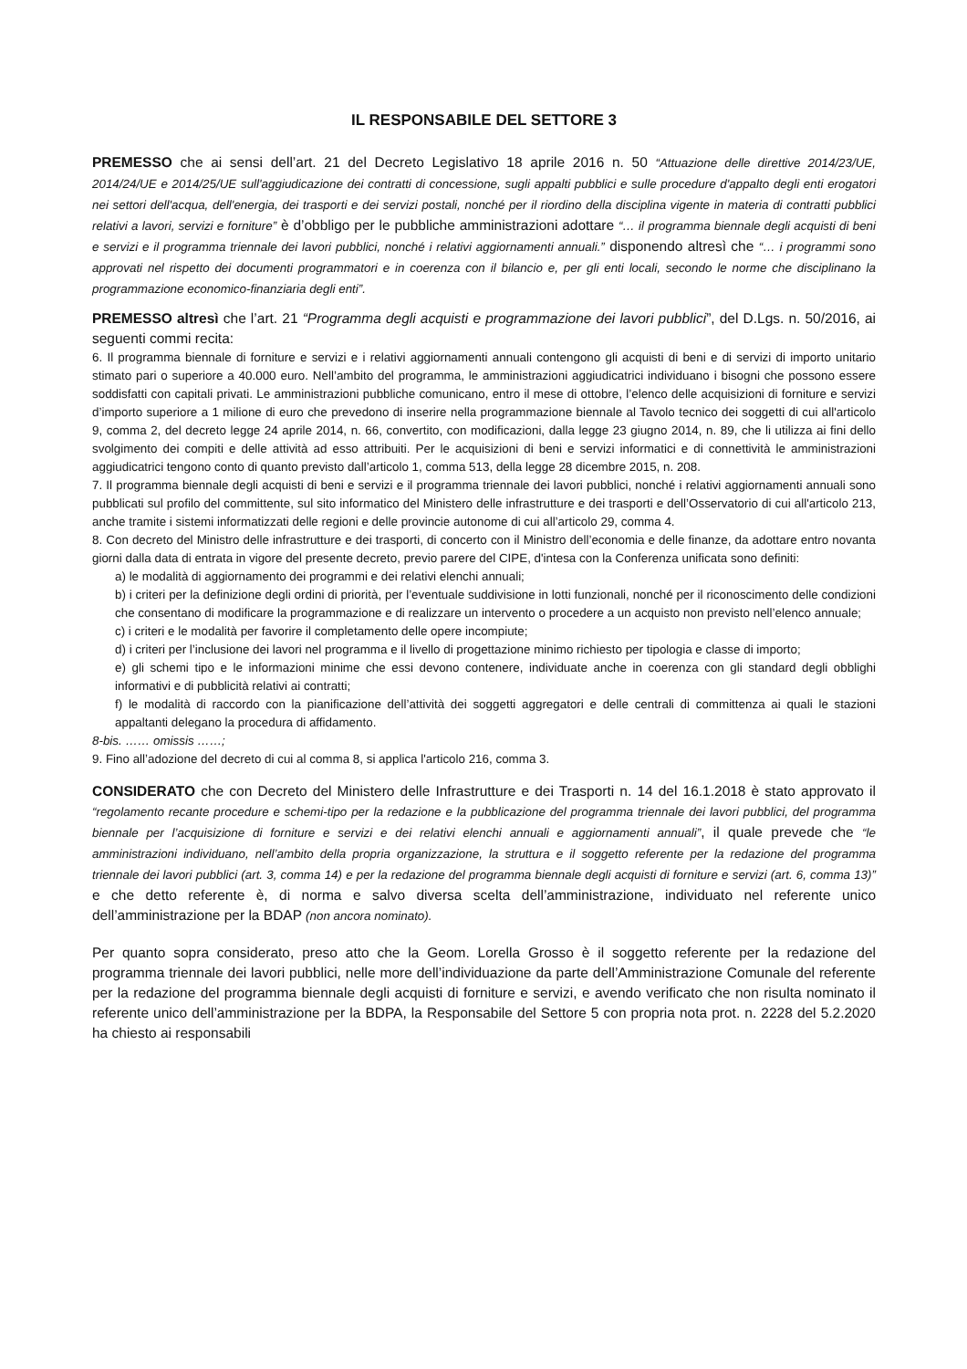IL RESPONSABILE DEL SETTORE 3
PREMESSO che ai sensi dell’art. 21 del Decreto Legislativo 18 aprile 2016 n. 50 “Attuazione delle direttive 2014/23/UE, 2014/24/UE e 2014/25/UE sull'aggiudicazione dei contratti di concessione, sugli appalti pubblici e sulle procedure d'appalto degli enti erogatori nei settori dell'acqua, dell'energia, dei trasporti e dei servizi postali, nonché per il riordino della disciplina vigente in materia di contratti pubblici relativi a lavori, servizi e forniture” è d’obbligo per le pubbliche amministrazioni adottare “… il programma biennale degli acquisti di beni e servizi e il programma triennale dei lavori pubblici, nonché i relativi aggiornamenti annuali.” disponendo altresì che “… i programmi sono approvati nel rispetto dei documenti programmatori e in coerenza con il bilancio e, per gli enti locali, secondo le norme che disciplinano la programmazione economico-finanziaria degli enti”.
PREMESSO altresì che l’art. 21 “Programma degli acquisti e programmazione dei lavori pubblici”, del D.Lgs. n. 50/2016, ai seguenti commi recita:
6. Il programma biennale di forniture e servizi e i relativi aggiornamenti annuali contengono gli acquisti di beni e di servizi di importo unitario stimato pari o superiore a 40.000 euro. Nell’ambito del programma, le amministrazioni aggiudicatrici individuano i bisogni che possono essere soddisfatti con capitali privati. Le amministrazioni pubbliche comunicano, entro il mese di ottobre, l’elenco delle acquisizioni di forniture e servizi d’importo superiore a 1 milione di euro che prevedono di inserire nella programmazione biennale al Tavolo tecnico dei soggetti di cui all'articolo 9, comma 2, del decreto legge 24 aprile 2014, n. 66, convertito, con modificazioni, dalla legge 23 giugno 2014, n. 89, che li utilizza ai fini dello svolgimento dei compiti e delle attività ad esso attribuiti. Per le acquisizioni di beni e servizi informatici e di connettività le amministrazioni aggiudicatrici tengono conto di quanto previsto dall’articolo 1, comma 513, della legge 28 dicembre 2015, n. 208.
7. Il programma biennale degli acquisti di beni e servizi e il programma triennale dei lavori pubblici, nonché i relativi aggiornamenti annuali sono pubblicati sul profilo del committente, sul sito informatico del Ministero delle infrastrutture e dei trasporti e dell’Osservatorio di cui all'articolo 213, anche tramite i sistemi informatizzati delle regioni e delle provincie autonome di cui all’articolo 29, comma 4.
8. Con decreto del Ministro delle infrastrutture e dei trasporti, di concerto con il Ministro dell’economia e delle finanze, da adottare entro novanta giorni dalla data di entrata in vigore del presente decreto, previo parere del CIPE, d'intesa con la Conferenza unificata sono definiti:
a) le modalità di aggiornamento dei programmi e dei relativi elenchi annuali;
b) i criteri per la definizione degli ordini di priorità, per l’eventuale suddivisione in lotti funzionali, nonché per il riconoscimento delle condizioni che consentano di modificare la programmazione e di realizzare un intervento o procedere a un acquisto non previsto nell’elenco annuale;
c) i criteri e le modalità per favorire il completamento delle opere incompiute;
d) i criteri per l’inclusione dei lavori nel programma e il livello di progettazione minimo richiesto per tipologia e classe di importo;
e) gli schemi tipo e le informazioni minime che essi devono contenere, individuate anche in coerenza con gli standard degli obblighi informativi e di pubblicità relativi ai contratti;
f) le modalità di raccordo con la pianificazione dell’attività dei soggetti aggregatori e delle centrali di committenza ai quali le stazioni appaltanti delegano la procedura di affidamento.
8-bis. …… omissis ……;
9. Fino all’adozione del decreto di cui al comma 8, si applica l'articolo 216, comma 3.
CONSIDERATO che con Decreto del Ministero delle Infrastrutture e dei Trasporti n. 14 del 16.1.2018 è stato approvato il “regolamento recante procedure e schemi-tipo per la redazione e la pubblicazione del programma triennale dei lavori pubblici, del programma biennale per l’acquisizione di forniture e servizi e dei relativi elenchi annuali e aggiornamenti annuali”, il quale prevede che “le amministrazioni individuano, nell’ambito della propria organizzazione, la struttura e il soggetto referente per la redazione del programma triennale dei lavori pubblici (art. 3, comma 14) e per la redazione del programma biennale degli acquisti di forniture e servizi (art. 6, comma 13)” e che detto referente è, di norma e salvo diversa scelta dell’amministrazione, individuato nel referente unico dell’amministrazione per la BDAP (non ancora nominato).
Per quanto sopra considerato, preso atto che la Geom. Lorella Grosso è il soggetto referente per la redazione del programma triennale dei lavori pubblici, nelle more dell’individuazione da parte dell’Amministrazione Comunale del referente per la redazione del programma biennale degli acquisti di forniture e servizi, e avendo verificato che non risulta nominato il referente unico dell’amministrazione per la BDPA, la Responsabile del Settore 5 con propria nota prot. n. 2228 del 5.2.2020 ha chiesto ai responsabili